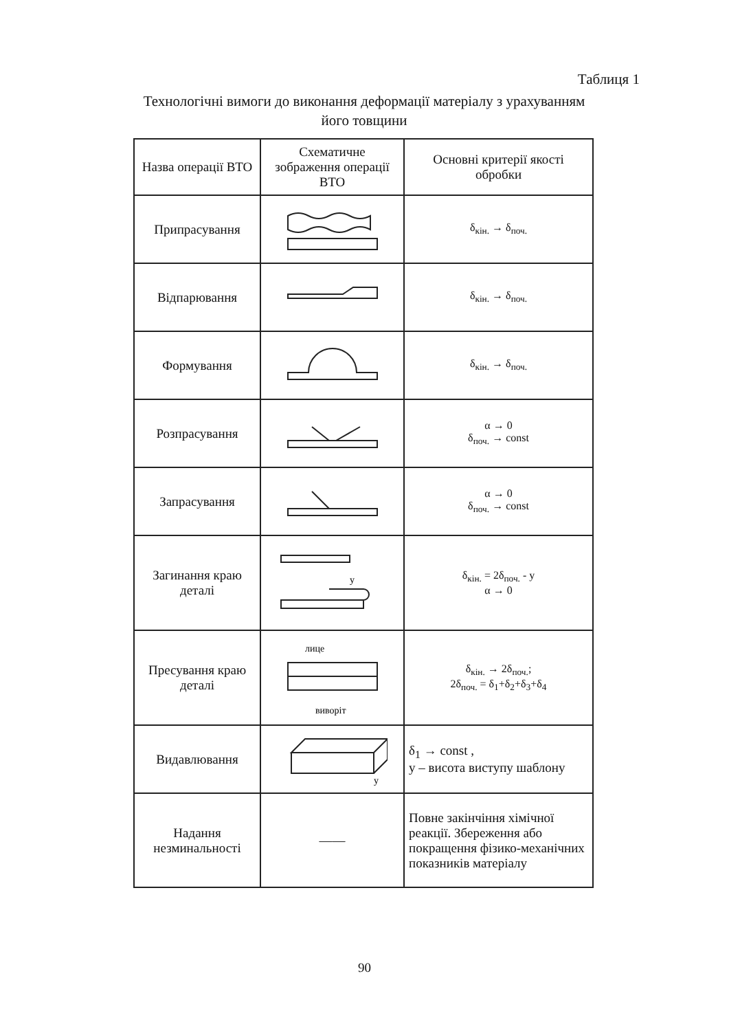Таблиця 1
Технологічні вимоги до виконання деформації матеріалу з урахуванням його товщини
| Назва операції ВТО | Схематичне зображення операції ВТО | Основні критерії якості обробки |
| --- | --- | --- |
| Припрасування | | δ<sub>кін.</sub> → δ<sub>поч.</sub> |
| Відпарювання | | δ<sub>кін.</sub> → δ<sub>поч.</sub> |
| Формування | | δ<sub>кін.</sub> → δ<sub>поч.</sub> |
| Розпрасування | | α → 0 δ<sub>поч.</sub> → const |
| Запрасування | | α → 0 δ<sub>поч.</sub> → const |
| Загинання краю деталі | у | δ<sub>кін.</sub> = 2δ<sub>поч.</sub> - у α → 0 |
| Пресування краю деталі | лице виворіт | δ<sub>кін.</sub> → 2δ<sub>поч.</sub>; 2δ<sub>поч.</sub> = δ<sub>1</sub>+δ<sub>2</sub>+δ<sub>3</sub>+δ<sub>4</sub> |
| Видавлювання | у | δ<sub>1</sub> → const , у – висота виступу шаблону |
| Надання незминальності | —— | Повне закінчіння хімічної реакції. Збереження або покращення фізико-механічних показників матеріалу |
90